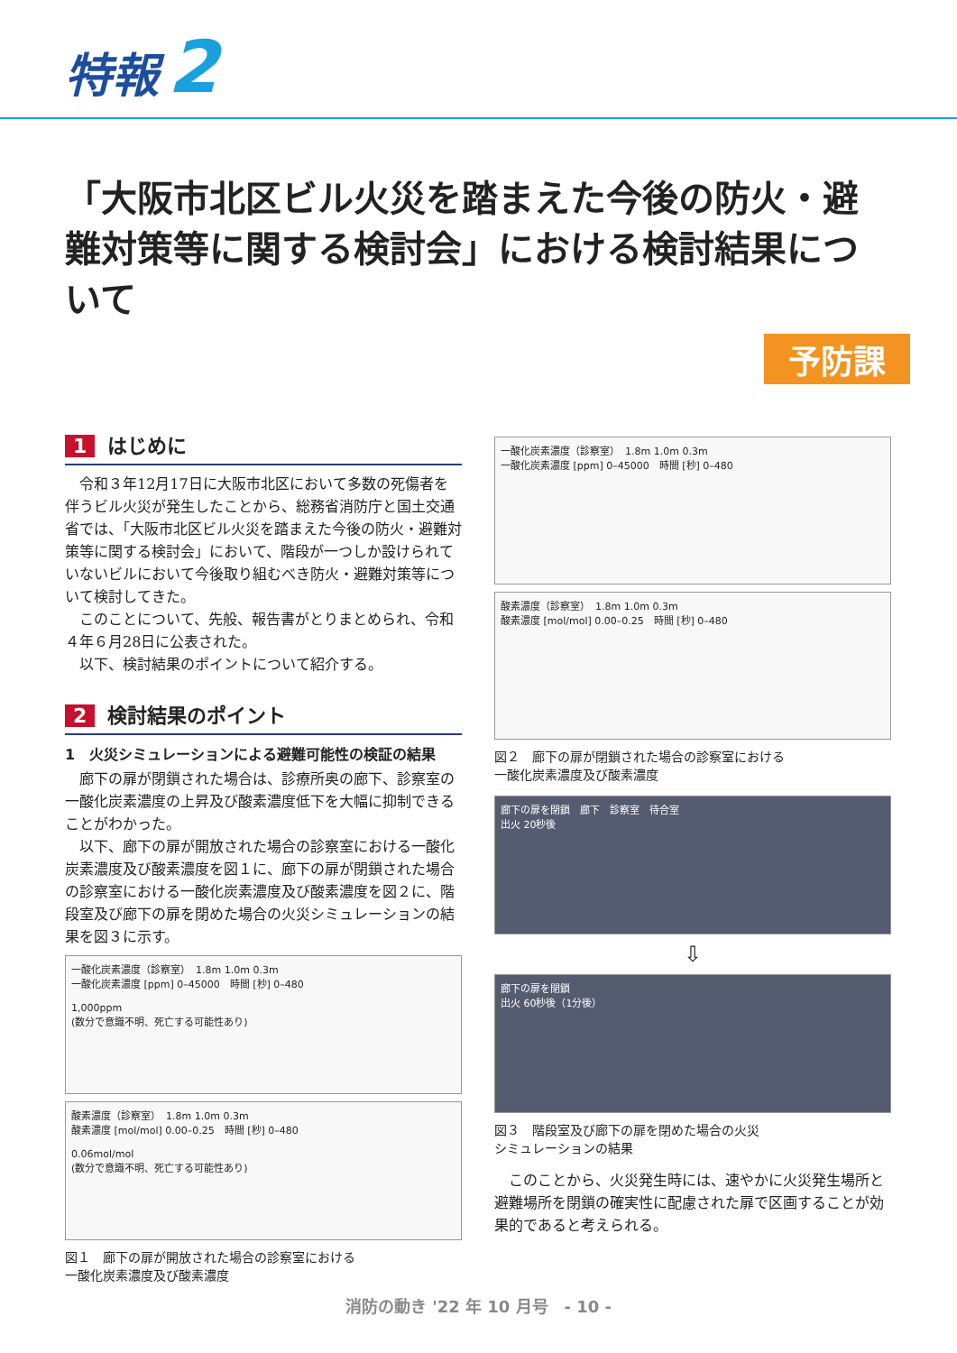特報 2
「大阪市北区ビル火災を踏まえた今後の防火・避難対策等に関する検討会」における検討結果について
予防課
1 はじめに
令和３年12月17日に大阪市北区において多数の死傷者を伴うビル火災が発生したことから、総務省消防庁と国土交通省では、「大阪市北区ビル火災を踏まえた今後の防火・避難対策等に関する検討会」において、階段が一つしか設けられていないビルにおいて今後取り組むべき防火・避難対策等について検討してきた。
このことについて、先般、報告書がとりまとめられ、令和４年６月28日に公表された。
以下、検討結果のポイントについて紹介する。
2 検討結果のポイント
1　火災シミュレーションによる避難可能性の検証の結果
廊下の扉が閉鎖された場合は、診療所奥の廊下、診察室の一酸化炭素濃度の上昇及び酸素濃度低下を大幅に抑制できることがわかった。
以下、廊下の扉が開放された場合の診察室における一酸化炭素濃度及び酸素濃度を図１に、廊下の扉が閉鎖された場合の診察室における一酸化炭素濃度及び酸素濃度を図２に、階段室及び廊下の扉を閉めた場合の火災シミュレーションの結果を図３に示す。
一酸化炭素濃度（診察室）　1.8m 1.0m 0.3m
一酸化炭素濃度 [ppm] 0–45000　時間 [秒] 0–480
1,000ppm
(数分で意識不明、死亡する可能性あり)
酸素濃度（診察室）　1.8m 1.0m 0.3m
酸素濃度 [mol/mol] 0.00–0.25　時間 [秒] 0–480
0.06mol/mol
(数分で意識不明、死亡する可能性あり)
図１　廊下の扉が開放された場合の診察室における
一酸化炭素濃度及び酸素濃度
一酸化炭素濃度（診察室）　1.8m 1.0m 0.3m
一酸化炭素濃度 [ppm] 0–45000　時間 [秒] 0–480
酸素濃度（診察室）　1.8m 1.0m 0.3m
酸素濃度 [mol/mol] 0.00–0.25　時間 [秒] 0–480
図２　廊下の扉が閉鎖された場合の診察室における
一酸化炭素濃度及び酸素濃度
廊下の扉を閉鎖　廊下　診察室　待合室
出火 20秒後
⇩
廊下の扉を閉鎖
出火 60秒後（1分後）
図３　階段室及び廊下の扉を閉めた場合の火災
シミュレーションの結果
このことから、火災発生時には、速やかに火災発生場所と避難場所を閉鎖の確実性に配慮された扉で区画することが効果的であると考えられる。
消防の動き '22 年 10 月号　- 10 -